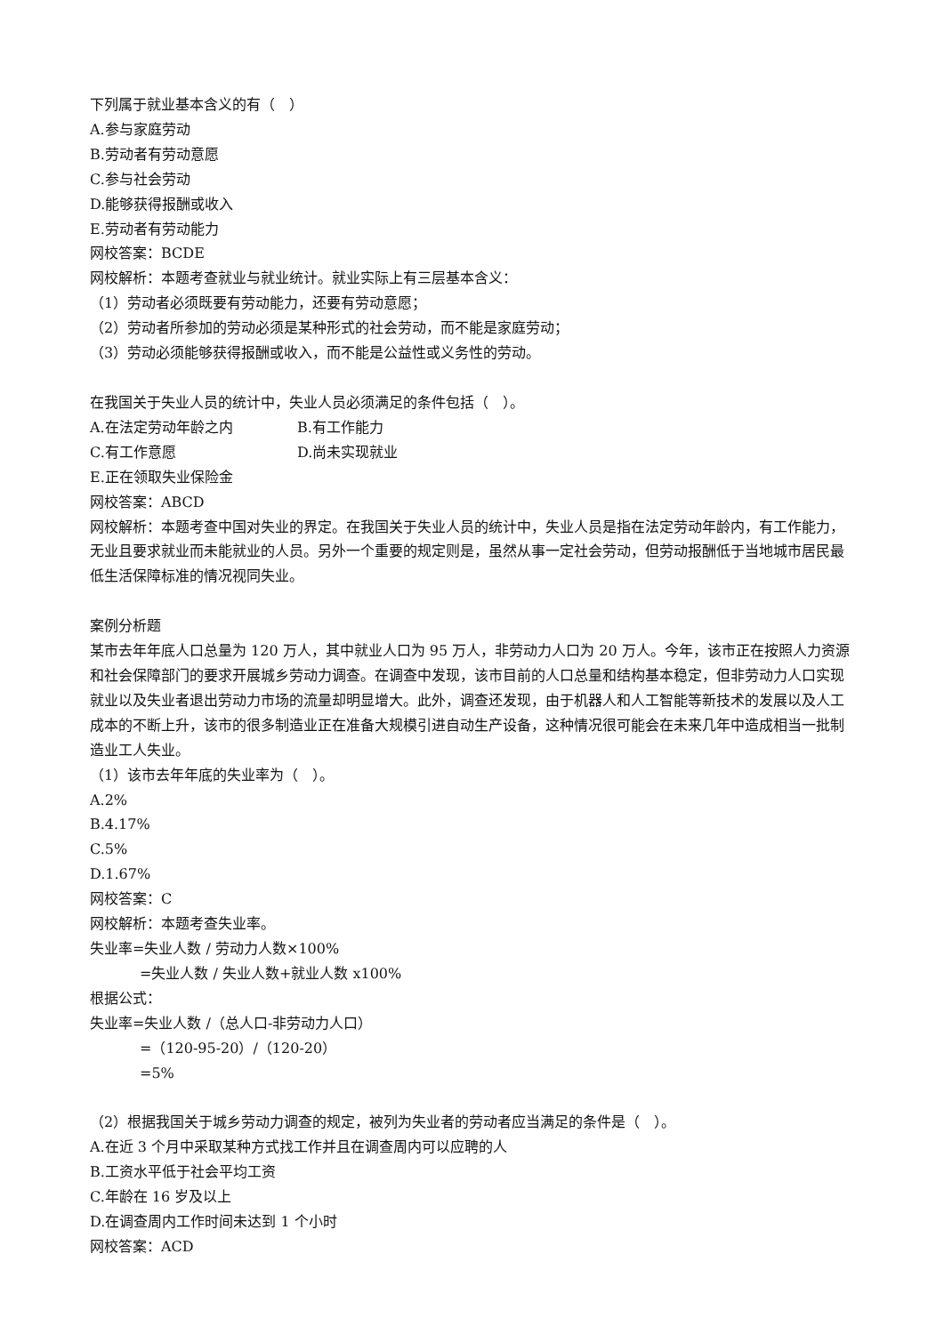下列属于就业基本含义的有（　）
A.参与家庭劳动
B.劳动者有劳动意愿
C.参与社会劳动
D.能够获得报酬或收入
E.劳动者有劳动能力
网校答案：BCDE
网校解析：本题考查就业与就业统计。就业实际上有三层基本含义：
（1）劳动者必须既要有劳动能力，还要有劳动意愿；
（2）劳动者所参加的劳动必须是某种形式的社会劳动，而不能是家庭劳动；
（3）劳动必须能够获得报酬或收入，而不能是公益性或义务性的劳动。
在我国关于失业人员的统计中，失业人员必须满足的条件包括（　）。
A.在法定劳动年龄之内 B.有工作能力
C.有工作意愿 D.尚未实现就业
E.正在领取失业保险金
网校答案：ABCD
网校解析：本题考查中国对失业的界定。在我国关于失业人员的统计中，失业人员是指在法定劳动年龄内，有工作能力，无业且要求就业而未能就业的人员。另外一个重要的规定则是，虽然从事一定社会劳动，但劳动报酬低于当地城市居民最低生活保障标准的情况视同失业。
案例分析题
某市去年年底人口总量为 120 万人，其中就业人口为 95 万人，非劳动力人口为 20 万人。今年，该市正在按照人力资源和社会保障部门的要求开展城乡劳动力调查。在调查中发现，该市目前的人口总量和结构基本稳定，但非劳动力人口实现就业以及失业者退出劳动力市场的流量却明显增大。此外，调查还发现，由于机器人和人工智能等新技术的发展以及人工成本的不断上升，该市的很多制造业正在准备大规模引进自动生产设备，这种情况很可能会在未来几年中造成相当一批制造业工人失业。
（1）该市去年年底的失业率为（　）。
A.2%
B.4.17%
C.5%
D.1.67%
网校答案：C
网校解析：本题考查失业率。
失业率=失业人数 / 劳动力人数×100%
=失业人数 / 失业人数+就业人数 x100%
根据公式：
失业率=失业人数 /（总人口-非劳动力人口）
=（120-95-20）/（120-20）
=5%
（2）根据我国关于城乡劳动力调查的规定，被列为失业者的劳动者应当满足的条件是（　）。
A.在近 3 个月中采取某种方式找工作并且在调查周内可以应聘的人
B.工资水平低于社会平均工资
C.年龄在 16 岁及以上
D.在调查周内工作时间未达到 1 个小时
网校答案：ACD